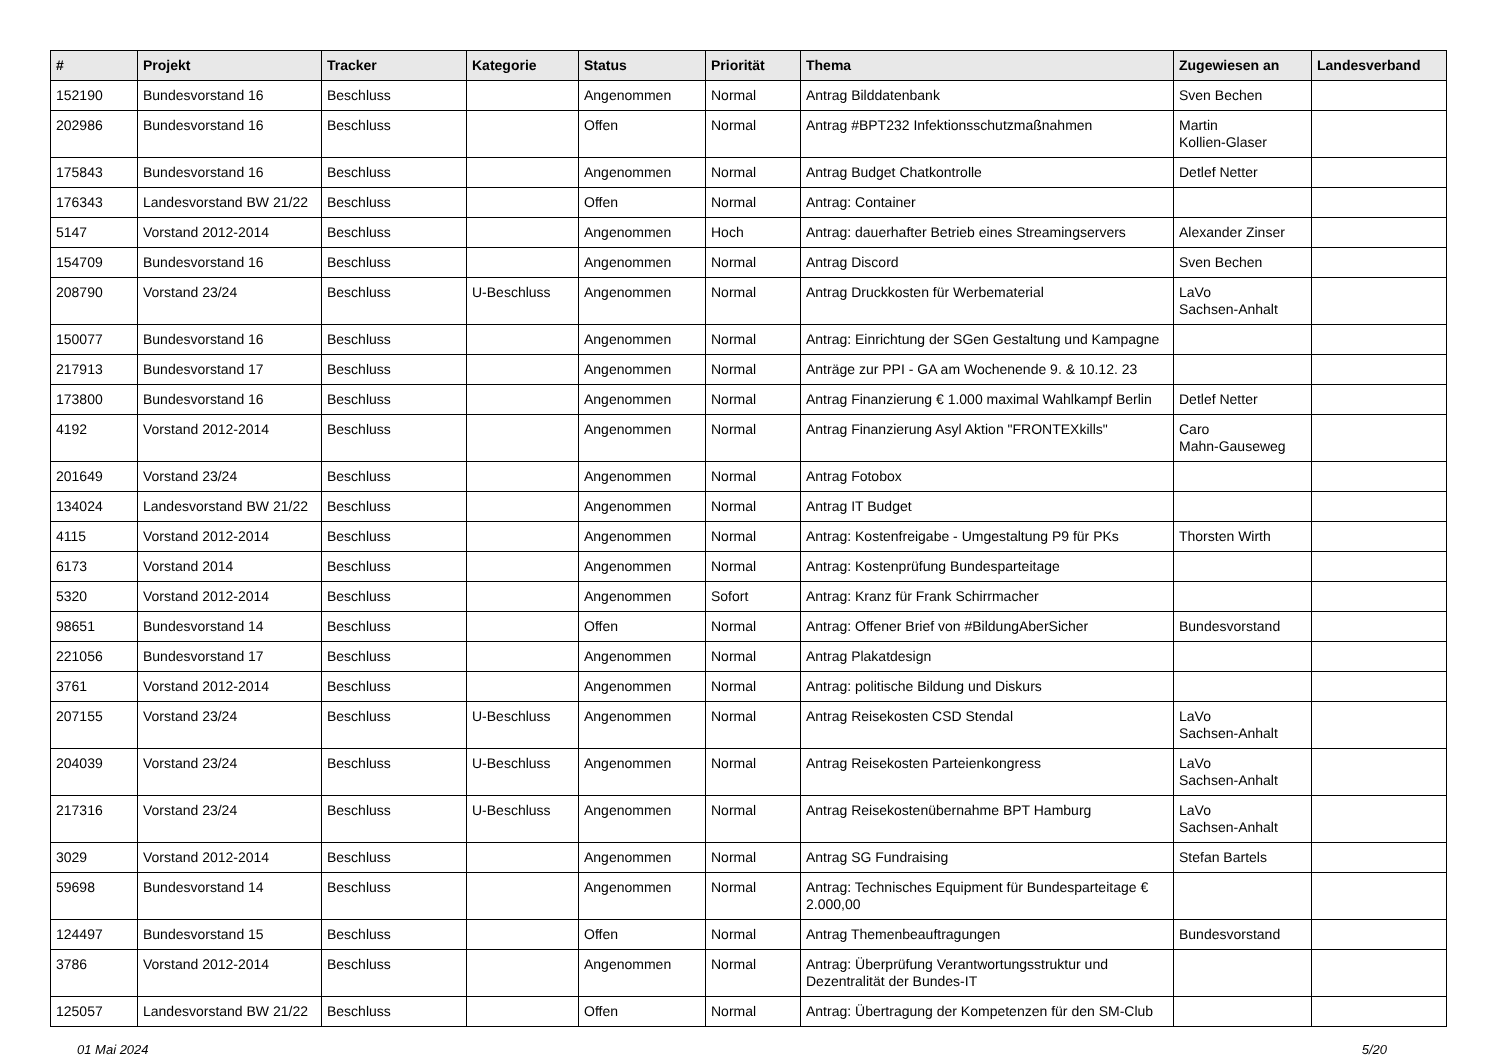| # | Projekt | Tracker | Kategorie | Status | Priorität | Thema | Zugewiesen an | Landesverband |
| --- | --- | --- | --- | --- | --- | --- | --- | --- |
| 152190 | Bundesvorstand 16 | Beschluss | | Angenommen | Normal | Antrag Bilddatenbank | Sven Bechen | |
| 202986 | Bundesvorstand 16 | Beschluss | | Offen | Normal | Antrag #BPT232 Infektionsschutzmaßnahmen | Martin Kollien-Glaser | |
| 175843 | Bundesvorstand 16 | Beschluss | | Angenommen | Normal | Antrag Budget Chatkontrolle | Detlef Netter | |
| 176343 | Landesvorstand BW 21/22 | Beschluss | | Offen | Normal | Antrag: Container | | |
| 5147 | Vorstand 2012-2014 | Beschluss | | Angenommen | Hoch | Antrag: dauerhafter Betrieb eines Streamingservers | Alexander Zinser | |
| 154709 | Bundesvorstand 16 | Beschluss | | Angenommen | Normal | Antrag Discord | Sven Bechen | |
| 208790 | Vorstand 23/24 | Beschluss | U-Beschluss | Angenommen | Normal | Antrag Druckkosten für Werbematerial | LaVo Sachsen-Anhalt | |
| 150077 | Bundesvorstand 16 | Beschluss | | Angenommen | Normal | Antrag: Einrichtung der SGen Gestaltung und Kampagne | | |
| 217913 | Bundesvorstand 17 | Beschluss | | Angenommen | Normal | Anträge zur PPI - GA am Wochenende 9. & 10.12. 23 | | |
| 173800 | Bundesvorstand 16 | Beschluss | | Angenommen | Normal | Antrag Finanzierung € 1.000 maximal Wahlkampf Berlin | Detlef Netter | |
| 4192 | Vorstand 2012-2014 | Beschluss | | Angenommen | Normal | Antrag Finanzierung Asyl Aktion "FRONTEXkills" | Caro Mahn-Gauseweg | |
| 201649 | Vorstand 23/24 | Beschluss | | Angenommen | Normal | Antrag Fotobox | | |
| 134024 | Landesvorstand BW 21/22 | Beschluss | | Angenommen | Normal | Antrag IT Budget | | |
| 4115 | Vorstand 2012-2014 | Beschluss | | Angenommen | Normal | Antrag: Kostenfreigabe - Umgestaltung P9 für PKs | Thorsten Wirth | |
| 6173 | Vorstand 2014 | Beschluss | | Angenommen | Normal | Antrag: Kostenprüfung Bundesparteitage | | |
| 5320 | Vorstand 2012-2014 | Beschluss | | Angenommen | Sofort | Antrag: Kranz für Frank Schirrmacher | | |
| 98651 | Bundesvorstand 14 | Beschluss | | Offen | Normal | Antrag: Offener Brief von #BildungAberSicher | Bundesvorstand | |
| 221056 | Bundesvorstand 17 | Beschluss | | Angenommen | Normal | Antrag Plakatdesign | | |
| 3761 | Vorstand 2012-2014 | Beschluss | | Angenommen | Normal | Antrag: politische Bildung und Diskurs | | |
| 207155 | Vorstand 23/24 | Beschluss | U-Beschluss | Angenommen | Normal | Antrag Reisekosten CSD Stendal | LaVo Sachsen-Anhalt | |
| 204039 | Vorstand 23/24 | Beschluss | U-Beschluss | Angenommen | Normal | Antrag Reisekosten Parteienkongress | LaVo Sachsen-Anhalt | |
| 217316 | Vorstand 23/24 | Beschluss | U-Beschluss | Angenommen | Normal | Antrag Reisekostenübernahme BPT Hamburg | LaVo Sachsen-Anhalt | |
| 3029 | Vorstand 2012-2014 | Beschluss | | Angenommen | Normal | Antrag SG Fundraising | Stefan Bartels | |
| 59698 | Bundesvorstand 14 | Beschluss | | Angenommen | Normal | Antrag: Technisches Equipment für Bundesparteitage € 2.000,00 | | |
| 124497 | Bundesvorstand 15 | Beschluss | | Offen | Normal | Antrag Themenbeauftragungen | Bundesvorstand | |
| 3786 | Vorstand 2012-2014 | Beschluss | | Angenommen | Normal | Antrag: Überprüfung Verantwortungsstruktur und Dezentralität der Bundes-IT | | |
| 125057 | Landesvorstand BW 21/22 | Beschluss | | Offen | Normal | Antrag: Übertragung der Kompetenzen für den SM-Club | | |
01 Mai 2024 5/20